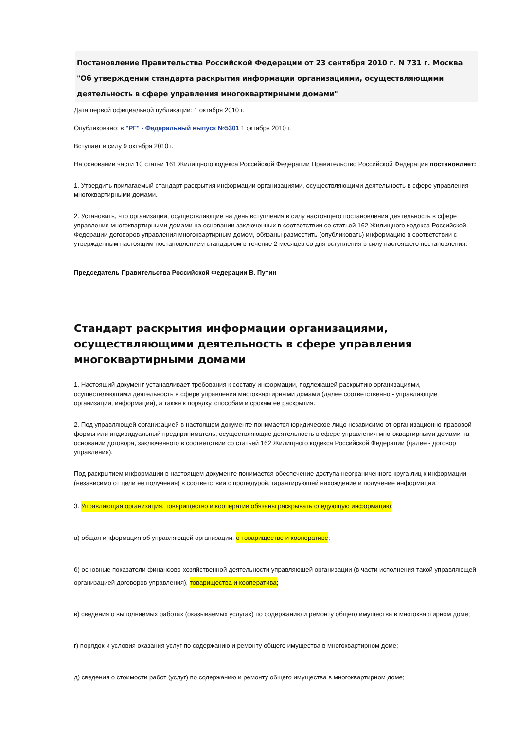Постановление Правительства Российской Федерации от 23 сентября 2010 г. N 731 г. Москва "Об утверждении стандарта раскрытия информации организациями, осуществляющими деятельность в сфере управления многоквартирными домами"
Дата первой официальной публикации: 1 октября 2010 г.
Опубликовано: в "РГ" - Федеральный выпуск №5301 1 октября 2010 г.
Вступает в силу 9 октября 2010 г.
На основании части 10 статьи 161 Жилищного кодекса Российской Федерации Правительство Российской Федерации постановляет:
1. Утвердить прилагаемый стандарт раскрытия информации организациями, осуществляющими деятельность в сфере управления многоквартирными домами.
2. Установить, что организации, осуществляющие на день вступления в силу настоящего постановления деятельность в сфере управления многоквартирными домами на основании заключенных в соответствии со статьей 162 Жилищного кодекса Российской Федерации договоров управления многоквартирным домом, обязаны разместить (опубликовать) информацию в соответствии с утвержденным настоящим постановлением стандартом в течение 2 месяцев со дня вступления в силу настоящего постановления.
Председатель Правительства Российской Федерации В. Путин
Стандарт раскрытия информации организациями, осуществляющими деятельность в сфере управления многоквартирными домами
1. Настоящий документ устанавливает требования к составу информации, подлежащей раскрытию организациями, осуществляющими деятельность в сфере управления многоквартирными домами (далее соответственно - управляющие организации, информация), а также к порядку, способам и срокам ее раскрытия.
2. Под управляющей организацией в настоящем документе понимается юридическое лицо независимо от организационно-правовой формы или индивидуальный предприниматель, осуществляющие деятельность в сфере управления многоквартирными домами на основании договора, заключенного в соответствии со статьей 162 Жилищного кодекса Российской Федерации (далее - договор управления).
Под раскрытием информации в настоящем документе понимается обеспечение доступа неограниченного круга лиц к информации (независимо от цели ее получения) в соответствии с процедурой, гарантирующей нахождение и получение информации.
3. Управляющая организация, товарищество и кооператив обязаны раскрывать следующую информацию:
а) общая информация об управляющей организации, о товариществе и кооперативе;
б) основные показатели финансово-хозяйственной деятельности управляющей организации (в части исполнения такой управляющей организацией договоров управления), товарищества и кооператива;
в) сведения о выполняемых работах (оказываемых услугах) по содержанию и ремонту общего имущества в многоквартирном доме;
г) порядок и условия оказания услуг по содержанию и ремонту общего имущества в многоквартирном доме;
д) сведения о стоимости работ (услуг) по содержанию и ремонту общего имущества в многоквартирном доме;